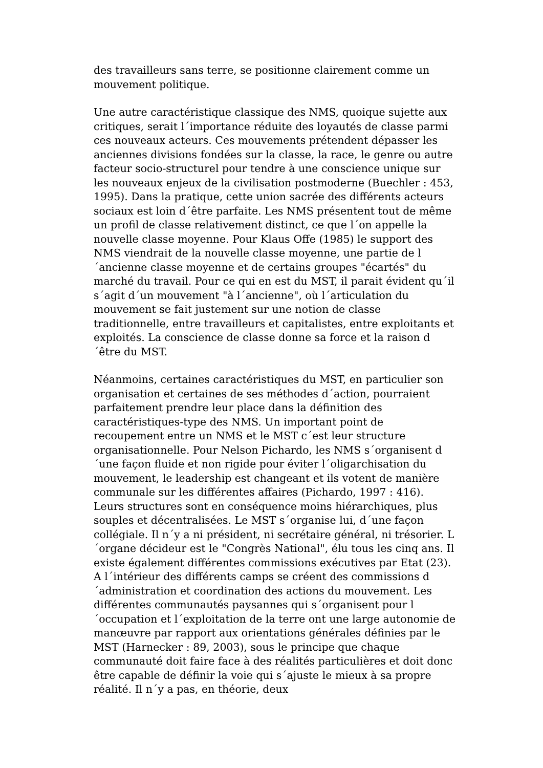des travailleurs sans terre, se positionne clairement comme un mouvement politique.
Une autre caractéristique classique des NMS, quoique sujette aux critiques, serait l´importance réduite des loyautés de classe parmi ces nouveaux acteurs. Ces mouvements prétendent dépasser les anciennes divisions fondées sur la classe, la race, le genre ou autre facteur socio-structurel pour tendre à une conscience unique sur les nouveaux enjeux de la civilisation postmoderne (Buechler : 453, 1995). Dans la pratique, cette union sacrée des différents acteurs sociaux est loin d´être parfaite. Les NMS présentent tout de même un profil de classe relativement distinct, ce que l´on appelle la nouvelle classe moyenne. Pour Klaus Offe (1985) le support des NMS viendrait de la nouvelle classe moyenne, une partie de l´ancienne classe moyenne et de certains groupes "écartés" du marché du travail. Pour ce qui en est du MST, il parait évident qu´il s´agit d´un mouvement "à l´ancienne", où l´articulation du mouvement se fait justement sur une notion de classe traditionnelle, entre travailleurs et capitalistes, entre exploitants et exploités. La conscience de classe donne sa force et la raison d´être du MST.
Néanmoins, certaines caractéristiques du MST, en particulier son organisation et certaines de ses méthodes d´action, pourraient parfaitement prendre leur place dans la définition des caractéristiques-type des NMS. Un important point de recoupement entre un NMS et le MST c´est leur structure organisationnelle. Pour Nelson Pichardo, les NMS s´organisent d´une façon fluide et non rigide pour éviter l´oligarchisation du mouvement, le leadership est changeant et ils votent de manière communale sur les différentes affaires (Pichardo, 1997 : 416). Leurs structures sont en conséquence moins hiérarchiques, plus souples et décentralisées. Le MST s´organise lui, d´une façon collégiale. Il n´y a ni président, ni secrétaire général, ni trésorier. L´organe décideur est le "Congrès National", élu tous les cinq ans. Il existe également différentes commissions exécutives par Etat (23). A l´intérieur des différents camps se créent des commissions d´administration et coordination des actions du mouvement. Les différentes communautés paysannes qui s´organisent pour l´occupation et l´exploitation de la terre ont une large autonomie de manœuvre par rapport aux orientations générales définies par le MST (Harnecker : 89, 2003), sous le principe que chaque communauté doit faire face à des réalités particulières et doit donc être capable de définir la voie qui s´ajuste le mieux à sa propre réalité. Il n´y a pas, en théorie, deux